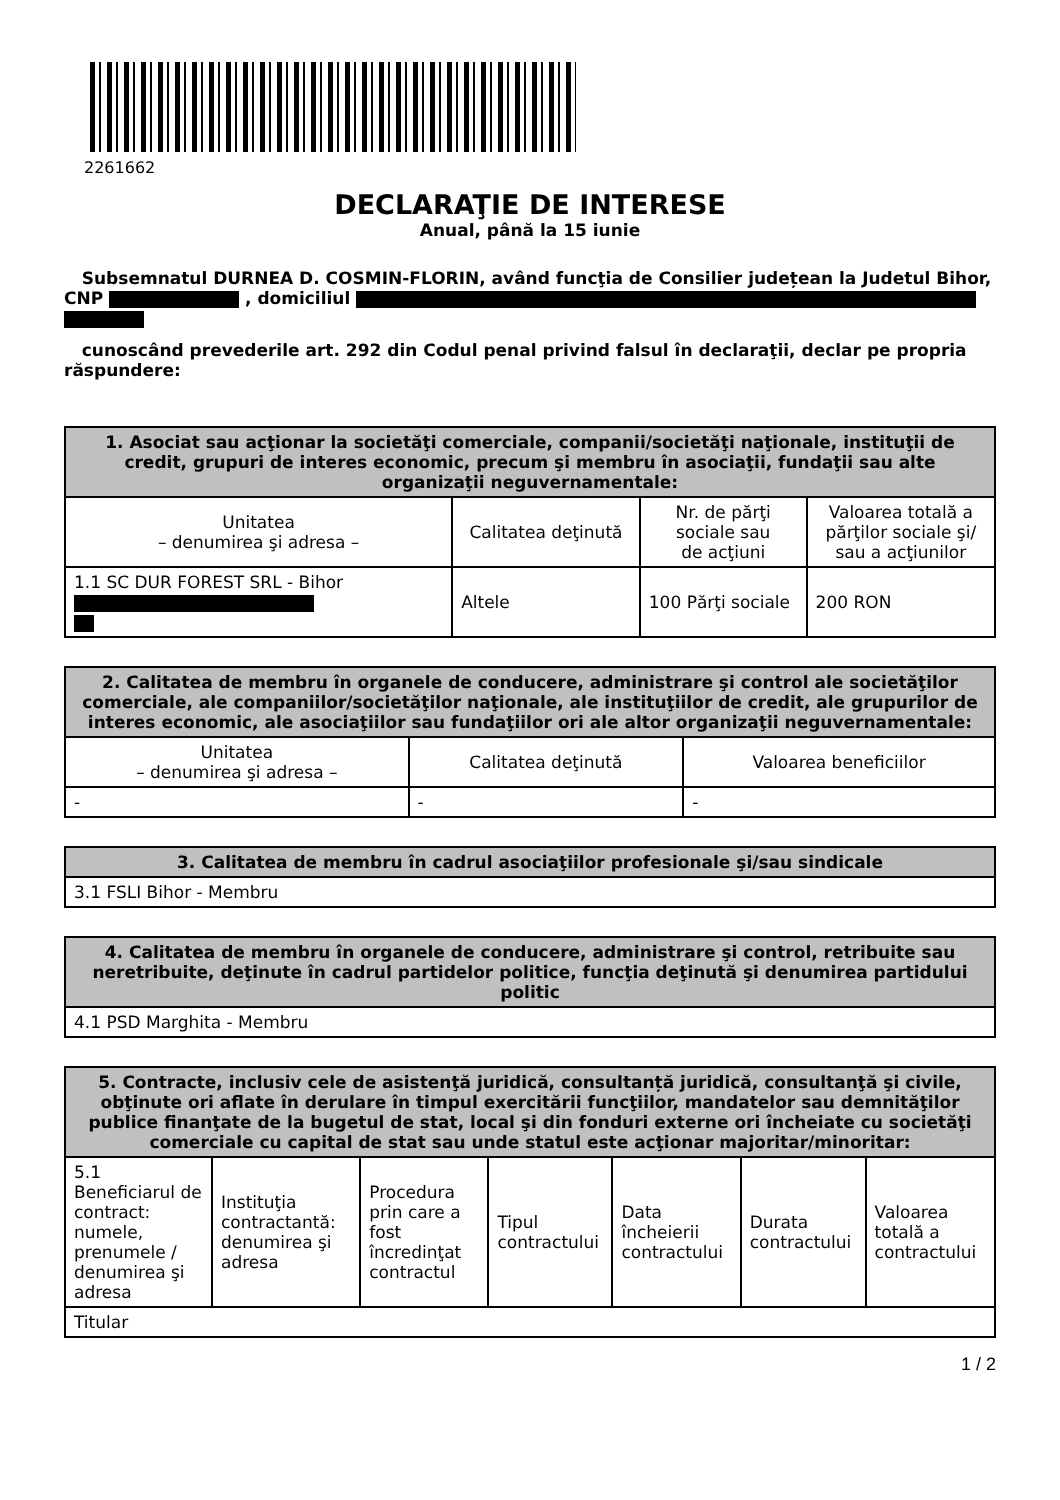2261662
DECLARAŢIE DE INTERESE
Anual, până la 15 iunie
Subsemnatul DURNEA D. COSMIN-FLORIN, având funcţia de Consilier județean la Judetul Bihor, CNP , domiciliul
cunoscând prevederile art. 292 din Codul penal privind falsul în declaraţii, declar pe propria răspundere:
| 1. Asociat sau acţionar la societăţi comerciale, companii/societăţi naţionale, instituţii de credit, grupuri de interes economic, precum şi membru în asociaţii, fundaţii sau alte organizaţii neguvernamentale: | | | |
| --- | --- | --- | --- |
| Unitatea – denumirea şi adresa – | Calitatea deţinută | Nr. de părţi sociale sau de acţiuni | Valoarea totală a părţilor sociale şi/ sau a acţiunilor |
| 1.1 SC DUR FOREST SRL - Bihor | Altele | 100 Părţi sociale | 200 RON |
| 2. Calitatea de membru în organele de conducere, administrare şi control ale societăţilor comerciale, ale companiilor/societăţilor naţionale, ale instituţiilor de credit, ale grupurilor de interes economic, ale asociaţiilor sau fundaţiilor ori ale altor organizaţii neguvernamentale: | | |
| --- | --- | --- |
| Unitatea – denumirea şi adresa – | Calitatea deţinută | Valoarea beneficiilor |
| - | - | - |
| 3. Calitatea de membru în cadrul asociaţiilor profesionale şi/sau sindicale |
| --- |
| 3.1 FSLI Bihor - Membru |
| 4. Calitatea de membru în organele de conducere, administrare şi control, retribuite sau neretribuite, deţinute în cadrul partidelor politice, funcţia deţinută şi denumirea partidului politic |
| --- |
| 4.1 PSD Marghita - Membru |
| 5. Contracte, inclusiv cele de asistenţă juridică, consultanță juridică, consultanţă şi civile, obţinute ori aflate în derulare în timpul exercitării funcţiilor, mandatelor sau demnităţilor publice finanţate de la bugetul de stat, local şi din fonduri externe ori încheiate cu societăţi comerciale cu capital de stat sau unde statul este acţionar majoritar/minoritar: | | | | | | |
| --- | --- | --- | --- | --- | --- | --- |
| 5.1 Beneficiarul de contract: numele, prenumele / denumirea şi adresa | Instituţia contractantă: denumirea şi adresa | Procedura prin care a fost încredinţat contractul | Tipul contractului | Data încheierii contractului | Durata contractului | Valoarea totală a contractului |
| Titular | | | | | | |
1 / 2